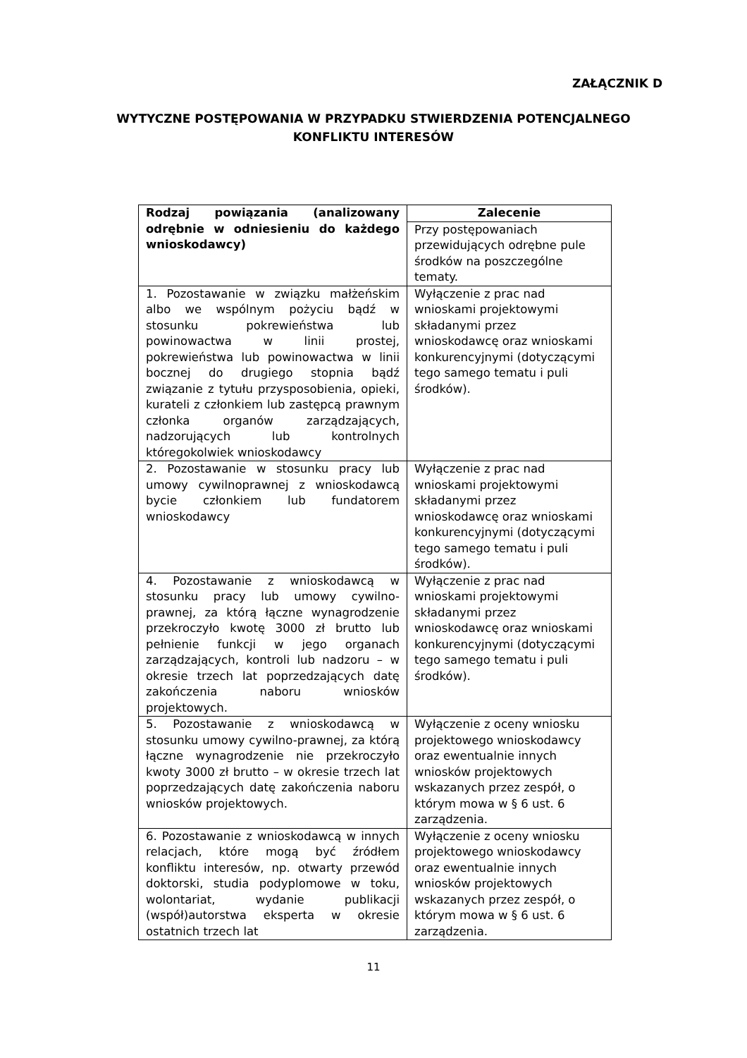ZAŁĄCZNIK D
WYTYCZNE POSTĘPOWANIA W PRZYPADKU STWIERDZENIA POTENCJALNEGO
KONFLIKTU INTERESÓW
| Rodzaj powiązania (analizowany odrębnie w odniesieniu do każdego wnioskodawcy) | Zalecenie |
| --- | --- |
| | Przy postępowaniach przewidujących odrębne pule środków na poszczególne tematy. |
| 1. Pozostawanie w związku małżeńskim albo we wspólnym pożyciu bądź w stosunku pokrewieństwa lub powinowactwa w linii prostej, pokrewieństwa lub powinowactwa w linii bocznej do drugiego stopnia bądź związanie z tytułu przysposobienia, opieki, kurateli z członkiem lub zastępcą prawnym członka organów zarządzających, nadzorujących lub kontrolnych któregokolwiek wnioskodawcy | Wyłączenie z prac nad wnioskami projektowymi składanymi przez wnioskodawcę oraz wnioskami konkurencyjnymi (dotyczącymi tego samego tematu i puli środków). |
| 2. Pozostawanie w stosunku pracy lub umowy cywilnoprawnej z wnioskodawcą bycie członkiem lub fundatorem wnioskodawcy | Wyłączenie z prac nad wnioskami projektowymi składanymi przez wnioskodawcę oraz wnioskami konkurencyjnymi (dotyczącymi tego samego tematu i puli środków). |
| 4. Pozostawanie z wnioskodawcą w stosunku pracy lub umowy cywilno-prawnej, za którą łączne wynagrodzenie przekroczyło kwotę 3000 zł brutto lub pełnienie funkcji w jego organach zarządzających, kontroli lub nadzoru – w okresie trzech lat poprzedzających datę zakończenia naboru wniosków projektowych. | Wyłączenie z prac nad wnioskami projektowymi składanymi przez wnioskodawcę oraz wnioskami konkurencyjnymi (dotyczącymi tego samego tematu i puli środków). |
| 5. Pozostawanie z wnioskodawcą w stosunku umowy cywilno-prawnej, za którą łączne wynagrodzenie nie przekroczyło kwoty 3000 zł brutto – w okresie trzech lat poprzedzających datę zakończenia naboru wniosków projektowych. | Wyłączenie z oceny wniosku projektowego wnioskodawcy oraz ewentualnie innych wniosków projektowych wskazanych przez zespół, o którym mowa w § 6 ust. 6 zarządzenia. |
| 6. Pozostawanie z wnioskodawcą w innych relacjach, które mogą być źródłem konfliktu interesów, np. otwarty przewód doktorski, studia podyplomowe w toku, wolontariat, wydanie publikacji (współ)autorstwa eksperta w okresie ostatnich trzech lat | Wyłączenie z oceny wniosku projektowego wnioskodawcy oraz ewentualnie innych wniosków projektowych wskazanych przez zespół, o którym mowa w § 6 ust. 6 zarządzenia. |
11